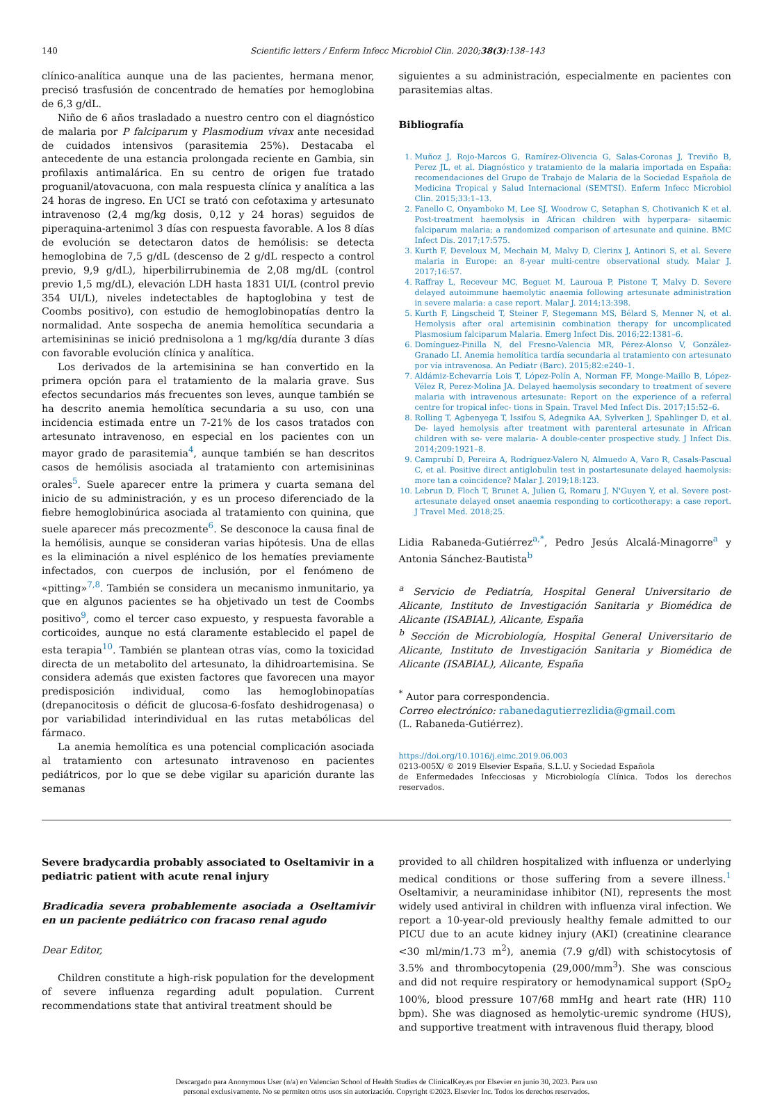140 Scientific letters / Enferm Infecc Microbiol Clin. 2020;38(3):138–143
clínico-analítica aunque una de las pacientes, hermana menor, precisó trasfusión de concentrado de hematíes por hemoglobina de 6,3 g/dL.
Niño de 6 años trasladado a nuestro centro con el diagnóstico de malaria por P falciparum y Plasmodium vivax ante necesidad de cuidados intensivos (parasitemia 25%). Destacaba el antecedente de una estancia prolongada reciente en Gambia, sin profilaxis antimalárica. En su centro de origen fue tratado proguanil/atovacuona, con mala respuesta clínica y analítica a las 24 horas de ingreso. En UCI se trató con cefotaxima y artesunato intravenoso (2,4 mg/kg dosis, 0,12 y 24 horas) seguidos de piperaquina-artenimol 3 días con respuesta favorable. A los 8 días de evolución se detectaron datos de hemólisis: se detecta hemoglobina de 7,5 g/dL (descenso de 2 g/dL respecto a control previo, 9,9 g/dL), hiperbilirrubinemia de 2,08 mg/dL (control previo 1,5 mg/dL), elevación LDH hasta 1831 UI/L (control previo 354 UI/L), niveles indetectables de haptoglobina y test de Coombs positivo), con estudio de hemoglobinopatías dentro la normalidad. Ante sospecha de anemia hemolítica secundaria a artemisininas se inició prednisolona a 1 mg/kg/día durante 3 días con favorable evolución clínica y analítica.
Los derivados de la artemisinina se han convertido en la primera opción para el tratamiento de la malaria grave. Sus efectos secundarios más frecuentes son leves, aunque también se ha descrito anemia hemolítica secundaria a su uso, con una incidencia estimada entre un 7-21% de los casos tratados con artesunato intravenoso, en especial en los pacientes con un mayor grado de parasitemia<sup>4</sup>, aunque también se han descritos casos de hemólisis asociada al tratamiento con artemisininas orales<sup>5</sup>. Suele aparecer entre la primera y cuarta semana del inicio de su administración, y es un proceso diferenciado de la fiebre hemoglobinúrica asociada al tratamiento con quinina, que suele aparecer más precozmente<sup>6</sup>. Se desconoce la causa final de la hemólisis, aunque se consideran varias hipótesis. Una de ellas es la eliminación a nivel esplénico de los hematíes previamente infectados, con cuerpos de inclusión, por el fenómeno de «pitting»<sup>7,8</sup>. También se considera un mecanismo inmunitario, ya que en algunos pacientes se ha objetivado un test de Coombs positivo<sup>9</sup>, como el tercer caso expuesto, y respuesta favorable a corticoides, aunque no está claramente establecido el papel de esta terapia<sup>10</sup>. También se plantean otras vías, como la toxicidad directa de un metabolito del artesunato, la dihidroartemisina. Se considera además que existen factores que favorecen una mayor predisposición individual, como las hemoglobinopatías (drepanocitosis o déficit de glucosa-6-fosfato deshidrogenasa) o por variabilidad interindividual en las rutas metabólicas del fármaco.
La anemia hemolítica es una potencial complicación asociada al tratamiento con artesunato intravenoso en pacientes pediátricos, por lo que se debe vigilar su aparición durante las semanas
siguientes a su administración, especialmente en pacientes con parasitemias altas.
Bibliografía
1. Muñoz J, Rojo-Marcos G, Ramírez-Olivencia G, Salas-Coronas J, Treviño B, Perez JL, et al. Diagnóstico y tratamiento de la malaria importada en España: recomendaciones del Grupo de Trabajo de Malaria de la Sociedad Española de Medicina Tropical y Salud Internacional (SEMTSI). Enferm Infecc Microbiol Clin. 2015;33:1–13.
2. Fanello C, Onyamboko M, Lee SJ, Woodrow C, Setaphan S, Chotivanich K et al. Post-treatment haemolysis in African children with hyperpara- sitaemic falciparum malaria; a randomized comparison of artesunate and quinine. BMC Infect Dis. 2017;17:575.
3. Kurth F, Develoux M, Mechain M, Malvy D, Clerinx J, Antinori S, et al. Severe malaria in Europe: an 8-year multi-centre observational study. Malar J. 2017;16:57.
4. Raffray L, Receveur MC, Beguet M, Lauroua P, Pistone T, Malvy D. Severe delayed autoimmune haemolytic anaemia following artesunate administration in severe malaria: a case report. Malar J. 2014;13:398.
5. Kurth F, Lingscheid T, Steiner F, Stegemann MS, Bélard S, Menner N, et al. Hemolysis after oral artemisinin combination therapy for uncomplicated Plasmosium falciparum Malaria. Emerg Infect Dis. 2016;22:1381–6.
6. Domínguez-Pinilla N, del Fresno-Valencia MR, Pérez-Alonso V, González-Granado LI. Anemia hemolítica tardía secundaria al tratamiento con artesunato por vía intravenosa. An Pediatr (Barc). 2015;82:e240–1.
7. Aldámiz-Echevarría Lois T, López-Polín A, Norman FF, Monge-Maillo B, López-Vélez R, Perez-Molina JA. Delayed haemolysis secondary to treatment of severe malaria with intravenous artesunate: Report on the experience of a referral centre for tropical infec- tions in Spain. Travel Med Infect Dis. 2017;15:52–6.
8. Rolling T, Agbenyega T, Issifou S, Adegnika AA, Sylverken J, Spahlinger D, et al. De- layed hemolysis after treatment with parenteral artesunate in African children with se- vere malaria- A double-center prospective study. J Infect Dis. 2014;209:1921–8.
9. Camprubí D, Pereira A, Rodríguez-Valero N, Almuedo A, Varo R, Casals-Pascual C, et al. Positive direct antiglobulin test in postartesunate delayed haemolysis: more tan a coincidence? Malar J. 2019;18:123.
10. Lebrun D, Floch T, Brunet A, Julien G, Romaru J, N'Guyen Y, et al. Severe post-artesunate delayed onset anaemia responding to corticotherapy: a case report. J Travel Med. 2018;25.
Lidia Rabaneda-Gutiérrez<sup>a,*</sup>, Pedro Jesús Alcalá-Minagorre<sup>a</sup> y Antonia Sánchez-Bautista<sup>b</sup>
<sup>a</sup> Servicio de Pediatría, Hospital General Universitario de Alicante, Instituto de Investigación Sanitaria y Biomédica de Alicante (ISABIAL), Alicante, España
<sup>b</sup> Sección de Microbiología, Hospital General Universitario de Alicante, Instituto de Investigación Sanitaria y Biomédica de Alicante (ISABIAL), Alicante, España
<sup>*</sup> Autor para correspondencia.
Correo electrónico: rabanedagutierrezlidia@gmail.com
(L. Rabaneda-Gutiérrez).
https://doi.org/10.1016/j.eimc.2019.06.003
0213-005X/ © 2019 Elsevier España, S.L.U. y Sociedad Española
de Enfermedades Infecciosas y Microbiología Clínica. Todos los derechos reservados.
Severe bradycardia probably associated to Oseltamivir in a pediatric patient with acute renal injury
Bradicadia severa probablemente asociada a Oseltamivir en un paciente pediátrico con fracaso renal agudo
Dear Editor,
Children constitute a high-risk population for the development of severe influenza regarding adult population. Current recommendations state that antiviral treatment should be
provided to all children hospitalized with influenza or underlying medical conditions or those suffering from a severe illness.<sup>1</sup> Oseltamivir, a neuraminidase inhibitor (NI), represents the most widely used antiviral in children with influenza viral infection. We report a 10-year-old previously healthy female admitted to our PICU due to an acute kidney injury (AKI) (creatinine clearance <30 ml/min/1.73 m<sup>2</sup>), anemia (7.9 g/dl) with schistocytosis of 3.5% and thrombocytopenia (29,000/mm<sup>3</sup>). She was conscious and did not require respiratory or hemodynamical support (SpO<sub>2</sub> 100%, blood pressure 107/68 mmHg and heart rate (HR) 110 bpm). She was diagnosed as hemolytic-uremic syndrome (HUS), and supportive treatment with intravenous fluid therapy, blood
Descargado para Anonymous User (n/a) en Valencian School of Health Studies de ClinicalKey.es por Elsevier en junio 30, 2023. Para uso
personal exclusivamente. No se permiten otros usos sin autorización. Copyright ©2023. Elsevier Inc. Todos los derechos reservados.